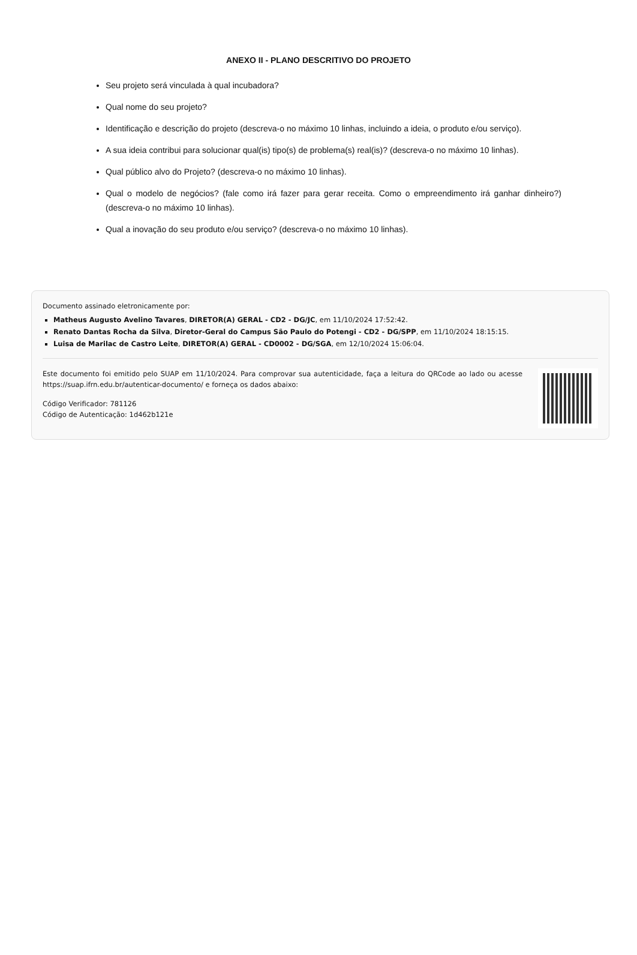ANEXO II - PLANO DESCRITIVO DO PROJETO
Seu projeto será vinculada à qual incubadora?
Qual nome do seu projeto?
Identificação e descrição do projeto (descreva-o no máximo 10 linhas, incluindo a ideia, o produto e/ou serviço).
A sua ideia contribui para solucionar qual(is) tipo(s) de problema(s) real(is)? (descreva-o no máximo 10 linhas).
Qual público alvo do Projeto? (descreva-o no máximo 10 linhas).
Qual o modelo de negócios? (fale como irá fazer para gerar receita. Como o empreendimento irá ganhar dinheiro?) (descreva-o no máximo 10 linhas).
Qual a inovação do seu produto e/ou serviço? (descreva-o no máximo 10 linhas).
Documento assinado eletronicamente por:
Matheus Augusto Avelino Tavares, DIRETOR(A) GERAL - CD2 - DG/JC, em 11/10/2024 17:52:42.
Renato Dantas Rocha da Silva, Diretor-Geral do Campus São Paulo do Potengi - CD2 - DG/SPP, em 11/10/2024 18:15:15.
Luisa de Marilac de Castro Leite, DIRETOR(A) GERAL - CD0002 - DG/SGA, em 12/10/2024 15:06:04.
Este documento foi emitido pelo SUAP em 11/10/2024. Para comprovar sua autenticidade, faça a leitura do QRCode ao lado ou acesse https://suap.ifrn.edu.br/autenticar-documento/ e forneça os dados abaixo:
Código Verificador: 781126
Código de Autenticação: 1d462b121e